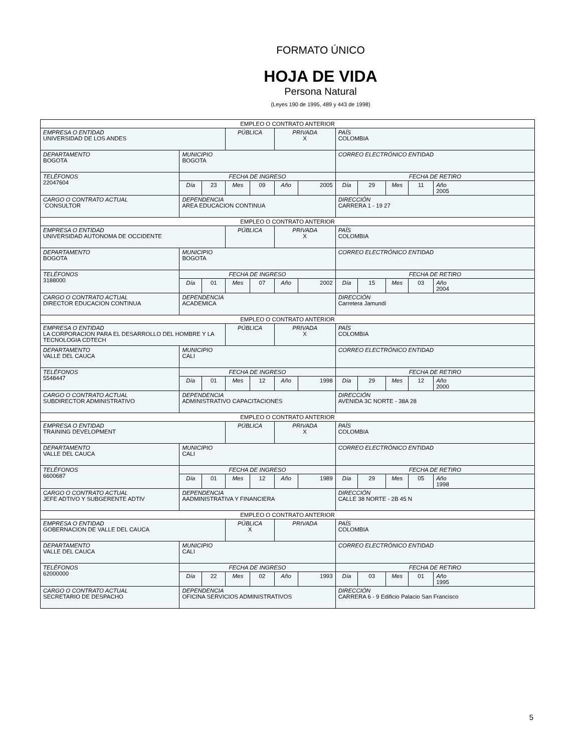FORMATO ÚNICO
HOJA DE VIDA
Persona Natural
(Leyes 190 de 1995, 489 y 443 de 1998)
| EMPLEO O CONTRATO ANTERIOR | | | | | | | | | | | |
| EMPRESA O ENTIDAD UNIVERSIDAD DE LOS ANDES | | | PÚBLICA | | PRIVADA X | | PAÍS COLOMBIA | | | | |
| DEPARTAMENTO BOGOTA | MUNICIPIO BOGOTA | | | | | | CORREO ELECTRÓNICO ENTIDAD | | | | |
| TELÉFONOS 22047604 | FECHA DE INGRESO | | | | | | FECHA DE RETIRO | | | | |
| | Día | 23 | Mes | 09 | Año | 2005 | Día | 29 | Mes | 11 | Año 2005 |
| CARGO O CONTRATO ACTUAL ´CONSULTOR | DEPENDENCIA AREA EDUCACION CONTINUA | | | | | | DIRECCIÓN CARRERA 1 - 19 27 | | | | |
| EMPLEO O CONTRATO ANTERIOR | | | | | | | | | | | |
| EMPRESA O ENTIDAD UNIVERSIDAD AUTONOMA DE OCCIDENTE | | | PÚBLICA | | PRIVADA X | | PAÍS COLOMBIA | | | | |
| DEPARTAMENTO BOGOTA | MUNICIPIO BOGOTA | | | | | | CORREO ELECTRÓNICO ENTIDAD | | | | |
| TELÉFONOS 3188000 | FECHA DE INGRESO | | | | | | FECHA DE RETIRO | | | | |
| | Día | 01 | Mes | 07 | Año | 2002 | Día | 15 | Mes | 03 | Año 2004 |
| CARGO O CONTRATO ACTUAL DIRECTOR EDUCACION CONTINUA | DEPENDENCIA ACADEMICA | | | | | | DIRECCIÓN Carretera Jamundí | | | | |
| EMPLEO O CONTRATO ANTERIOR | | | | | | | | | | | |
| EMPRESA O ENTIDAD LA CORPORACION PARA EL DESARROLLO DEL HOMBRE Y LA TECNOLOGIA CDTECH | | | PÚBLICA | | PRIVADA X | | PAÍS COLOMBIA | | | | |
| DEPARTAMENTO VALLE DEL CAUCA | MUNICIPIO CALI | | | | | | CORREO ELECTRÓNICO ENTIDAD | | | | |
| TELÉFONOS 5548447 | FECHA DE INGRESO | | | | | | FECHA DE RETIRO | | | | |
| | Día | 01 | Mes | 12 | Año | 1998 | Día | 29 | Mes | 12 | Año 2000 |
| CARGO O CONTRATO ACTUAL SUBDIRECTOR ADMINISTRATIVO | DEPENDENCIA ADMINISTRATIVO CAPACITACIONES | | | | | | DIRECCIÓN AVENIDA 3C NORTE - 38A 28 | | | | |
| EMPLEO O CONTRATO ANTERIOR | | | | | | | | | | | |
| EMPRESA O ENTIDAD TRAINING DEVELOPMENT | | | PÚBLICA | | PRIVADA X | | PAÍS COLOMBIA | | | | |
| DEPARTAMENTO VALLE DEL CAUCA | MUNICIPIO CALI | | | | | | CORREO ELECTRÓNICO ENTIDAD | | | | |
| TELÉFONOS 6600687 | FECHA DE INGRESO | | | | | | FECHA DE RETIRO | | | | |
| | Día | 01 | Mes | 12 | Año | 1989 | Día | 29 | Mes | 05 | Año 1998 |
| CARGO O CONTRATO ACTUAL JEFE ADTIVO Y SUBGERENTE ADTIV | DEPENDENCIA AADMINISTRATIVA Y FINANCIERA | | | | | | DIRECCIÓN CALLE 38 NORTE - 2B 45 N | | | | |
| EMPLEO O CONTRATO ANTERIOR | | | | | | | | | | | |
| EMPRESA O ENTIDAD GOBERNACION DE VALLE DEL CAUCA | | | PÚBLICA X | | PRIVADA | | PAÍS COLOMBIA | | | | |
| DEPARTAMENTO VALLE DEL CAUCA | MUNICIPIO CALI | | | | | | CORREO ELECTRÓNICO ENTIDAD | | | | |
| TELÉFONOS 62000000 | FECHA DE INGRESO | | | | | | FECHA DE RETIRO | | | | |
| | Día | 22 | Mes | 02 | Año | 1993 | Día | 03 | Mes | 01 | Año 1995 |
| CARGO O CONTRATO ACTUAL SECRETARIO DE DESPACHO | DEPENDENCIA OFICINA SERVICIOS ADMINISTRATIVOS | | | | | | DIRECCIÓN CARRERA 6 - 9 Edificio Palacio San Francisco | | | | |
5